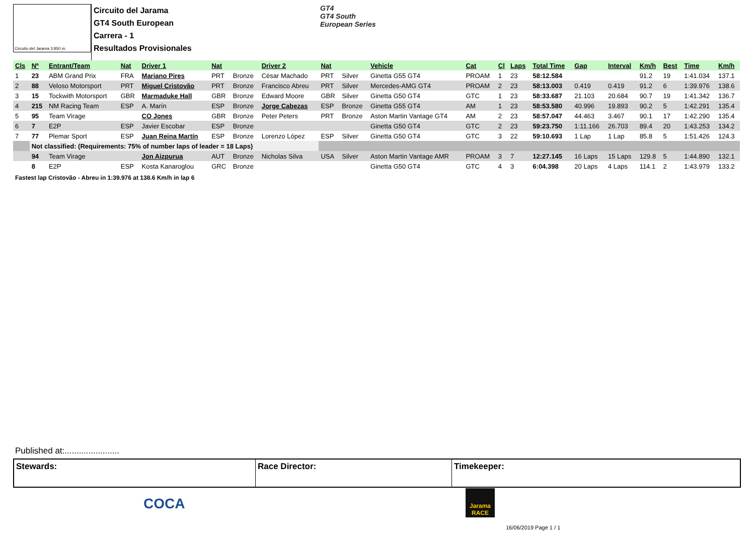Circuito del Jarama 3.850 m.
Circuito del Jarama
GT4 South European
Carrera - 1
Resultados Provisionales
GT4
GT4 South
European Series
| Cls | Nº | Entrant/Team | Nat | Driver 1 | Nat | | Driver 2 | Nat | | Vehicle | Cat | Cl | Laps | Total Time | Gap | Interval | Km/h | Best | Time | Km/h |
| --- | --- | --- | --- | --- | --- | --- | --- | --- | --- | --- | --- | --- | --- | --- | --- | --- | --- | --- | --- | --- |
| 1 | 23 | ABM Grand Prix | FRA | Mariano Pires | PRT | Bronze | César Machado | PRT | Silver | Ginetta G55 GT4 | PROAM | 1 | 23 | 58:12.584 | | | 91.2 | 19 | 1:41.034 | 137.1 |
| 2 | 88 | Veloso Motorsport | PRT | Miguel Cristovão | PRT | Bronze | Francisco Abreu | PRT | Silver | Mercedes-AMG GT4 | PROAM | 2 | 23 | 58:13.003 | 0.419 | 0.419 | 91.2 | 6 | 1:39.976 | 138.6 |
| 3 | 15 | Tockwith Motorsport | GBR | Marmaduke Hall | GBR | Bronze | Edward Moore | GBR | Silver | Ginetta G50 GT4 | GTC | 1 | 23 | 58:33.687 | 21.103 | 20.684 | 90.7 | 19 | 1:41.342 | 136.7 |
| 4 | 215 | NM Racing Team | ESP | A. Marín | ESP | Bronze | Jorge Cabezas | ESP | Bronze | Ginetta G55 GT4 | AM | 1 | 23 | 58:53.580 | 40.996 | 19.893 | 90.2 | 5 | 1:42.291 | 135.4 |
| 5 | 95 | Team Virage | | CO Jones | GBR | Bronze | Peter Peters | PRT | Bronze | Aston Martin Vantage GT4 | AM | 2 | 23 | 58:57.047 | 44.463 | 3.467 | 90.1 | 17 | 1:42.290 | 135.4 |
| 6 | 7 | E2P | ESP | Javier Escobar | ESP | Bronze | | | | Ginetta G50 GT4 | GTC | 2 | 23 | 59:23.750 | 1:11.166 | 26.703 | 89.4 | 20 | 1:43.253 | 134.2 |
| 7 | 77 | Plemar Sport | ESP | Juan Reina Martín | ESP | Bronze | Lorenzo López | ESP | Silver | Ginetta G50 GT4 | GTC | 3 | 22 | 59:10.693 | 1 Lap | 1 Lap | 85.8 | 5 | 1:51.426 | 124.3 |
| | Not classified: (Requirements: 75% of number laps of leader = 18 Laps) | | | | | | | | | | | | | | | | | | | |
| | 94 | Team Virage | | Jon Aizpurua | AUT | Bronze | Nicholas Silva | USA | Silver | Aston Martin Vantage AMR | PROAM | 3 | 7 | 12:27.145 | 16 Laps | 15 Laps | 129.8 | 5 | 1:44.890 | 132.1 |
| | 8 | E2P | ESP | Kosta Kanaroglou | GRC | Bronze | | | | Ginetta G50 GT4 | GTC | 4 | 3 | 6:04.398 | 20 Laps | 4 Laps | 114.1 | 2 | 1:43.979 | 133.2 |
Fastest lap Cristovão - Abreu in 1:39.976 at 138.6 Km/h in lap 6
Published at:.......................
Stewards: Race Director: Timekeeper:
COCA
Jarama RACE
16/06/2019 Page 1 / 1